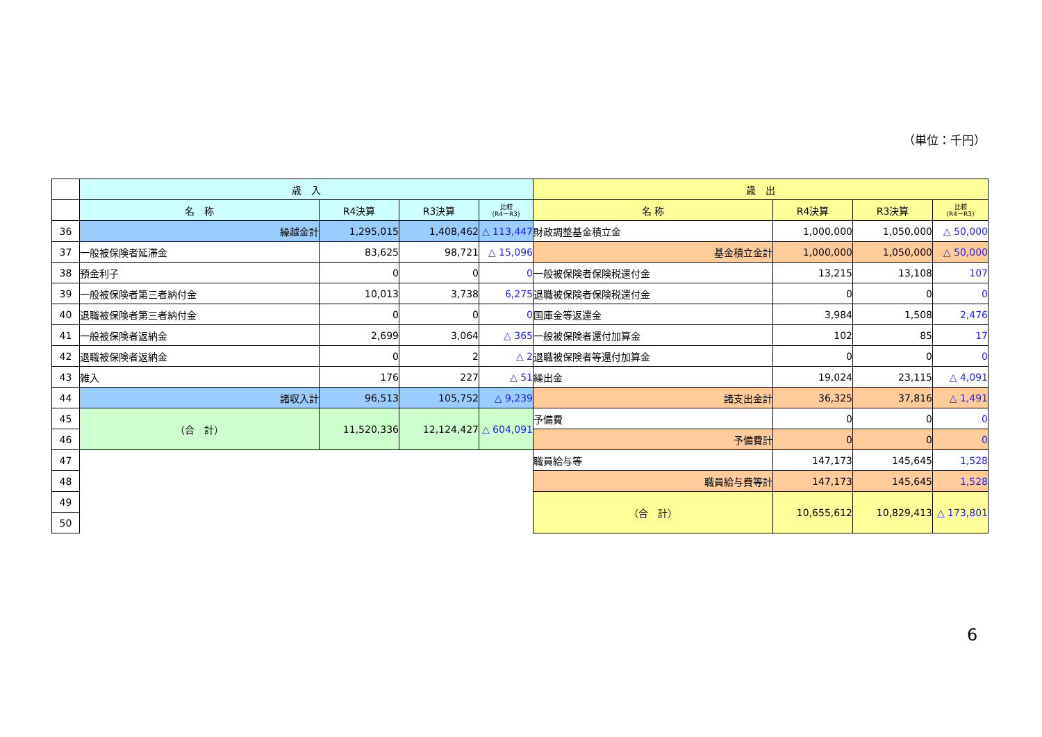（単位：千円）
| | 歳 入 | | | | 歳 出 | | | |
| | 名 称 | R4決算 | R3決算 | 比較 (R4－R3) | 名 称 | R4決算 | R3決算 | 比較 (R4－R3) |
| 36 | 繰越金計 | 1,295,015 | 1,408,462 | △ 113,447 | 財政調整基金積立金 | 1,000,000 | 1,050,000 | △ 50,000 |
| 37 | 一般被保険者延滞金 | 83,625 | 98,721 | △ 15,096 | 基金積立金計 | 1,000,000 | 1,050,000 | △ 50,000 |
| 38 | 預金利子 | 0 | 0 | 0 | 一般被保険者保険税還付金 | 13,215 | 13,108 | 107 |
| 39 | 一般被保険者第三者納付金 | 10,013 | 3,738 | 6,275 | 退職被保険者保険税還付金 | 0 | 0 | 0 |
| 40 | 退職被保険者第三者納付金 | 0 | 0 | 0 | 国庫金等返還金 | 3,984 | 1,508 | 2,476 |
| 41 | 一般被保険者返納金 | 2,699 | 3,064 | △ 365 | 一般被保険者還付加算金 | 102 | 85 | 17 |
| 42 | 退職被保険者返納金 | 0 | 2 | △ 2 | 退職被保険者等還付加算金 | 0 | 0 | 0 |
| 43 | 雑入 | 176 | 227 | △ 51 | 繰出金 | 19,024 | 23,115 | △ 4,091 |
| 44 | 諸収入計 | 96,513 | 105,752 | △ 9,239 | 諸支出金計 | 36,325 | 37,816 | △ 1,491 |
| 45 | （合 計） | 11,520,336 | 12,124,427 | △ 604,091 | 予備費 | 0 | 0 | 0 |
| 46 | | | | | 予備費計 | 0 | 0 | 0 |
| 47 | | | | | 職員給与等 | 147,173 | 145,645 | 1,528 |
| 48 | | | | | 職員給与費等計 | 147,173 | 145,645 | 1,528 |
| 49 | | | | | （合 計） | 10,655,612 | 10,829,413 | △ 173,801 |
| 50 | | | | | | | | |
6